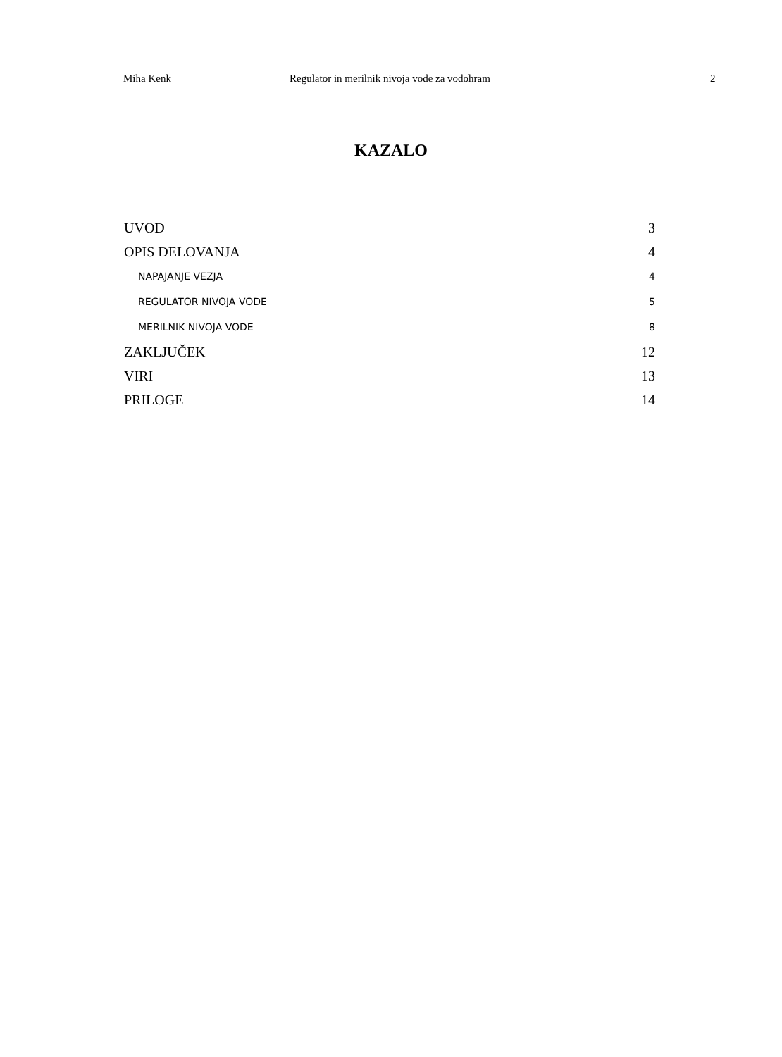Miha Kenk Regulator in merilnik nivoja vode za vodohram 2
KAZALO
UVOD 3
OPIS DELOVANJA 4
NAPAJANJE VEZJA 4
REGULATOR NIVOJA VODE 5
MERILNIK NIVOJA VODE 8
ZAKLJUČEK 12
VIRI 13
PRILOGE 14